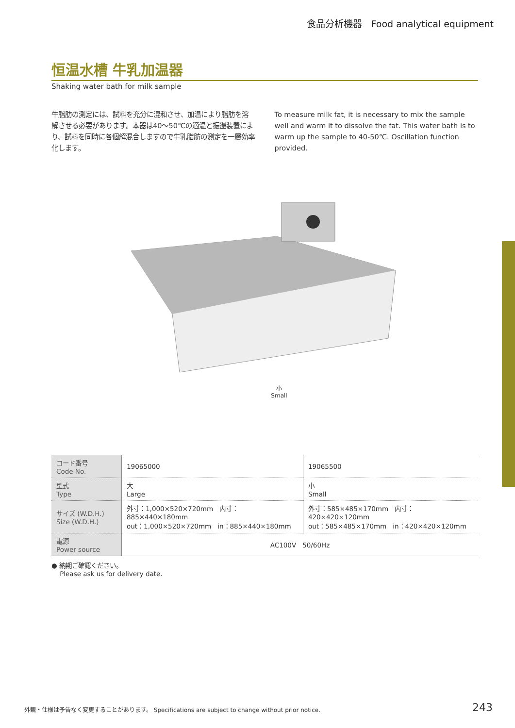食品分析機器　Food analytical equipment
恒温水槽 牛乳加温器
Shaking water bath for milk sample
牛脂肪の測定には、試料を充分に混和させ、加温により脂肪を溶解させる必要があります。本器は40～50℃の適温と振盪装置により、試料を同時に各個解混合しますので牛乳脂肪の測定を一層効率化します。
To measure milk fat, it is necessary to mix the sample well and warm it to dissolve the fat. This water bath is to warm up the sample to 40-50℃. Oscillation function provided.
小
Small
| コード番号 Code No. | 19065000 | 19065500 |
| 型式 Type | 大 Large | 小 Small |
| サイズ (W.D.H.) Size (W.D.H.) | 外寸：1,000×520×720mm 内寸：885×440×180mm out：1,000×520×720mm in：885×440×180mm | 外寸：585×485×170mm 内寸：420×420×120mm out：585×485×170mm in：420×420×120mm |
| 電源 Power source | AC100V 50/60Hz | |
● 納期ご確認ください。
Please ask us for delivery date.
外観・仕様は予告なく変更することがあります。 Specifications are subject to change without prior notice. 243